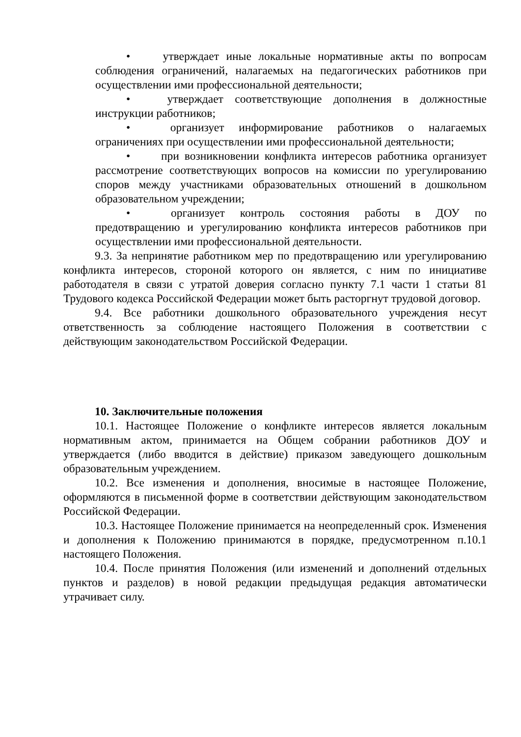• утверждает иные локальные нормативные акты по вопросам соблюдения ограничений, налагаемых на педагогических работников при осуществлении ими профессиональной деятельности;
• утверждает соответствующие дополнения в должностные инструкции работников;
• организует информирование работников о налагаемых ограничениях при осуществлении ими профессиональной деятельности;
• при возникновении конфликта интересов работника организует рассмотрение соответствующих вопросов на комиссии по урегулированию споров между участниками образовательных отношений в дошкольном образовательном учреждении;
• организует контроль состояния работы в ДОУ по предотвращению и урегулированию конфликта интересов работников при осуществлении ими профессиональной деятельности.
9.3. За непринятие работником мер по предотвращению или урегулированию конфликта интересов, стороной которого он является, с ним по инициативе работодателя в связи с утратой доверия согласно пункту 7.1 части 1 статьи 81 Трудового кодекса Российской Федерации может быть расторгнут трудовой договор.
9.4. Все работники дошкольного образовательного учреждения несут ответственность за соблюдение настоящего Положения в соответствии с действующим законодательством Российской Федерации.
10. Заключительные положения
10.1. Настоящее Положение о конфликте интересов является локальным нормативным актом, принимается на Общем собрании работников ДОУ и утверждается (либо вводится в действие) приказом заведующего дошкольным образовательным учреждением.
10.2. Все изменения и дополнения, вносимые в настоящее Положение, оформляются в письменной форме в соответствии действующим законодательством Российской Федерации.
10.3. Настоящее Положение принимается на неопределенный срок. Изменения и дополнения к Положению принимаются в порядке, предусмотренном п.10.1 настоящего Положения.
10.4. После принятия Положения (или изменений и дополнений отдельных пунктов и разделов) в новой редакции предыдущая редакция автоматически утрачивает силу.